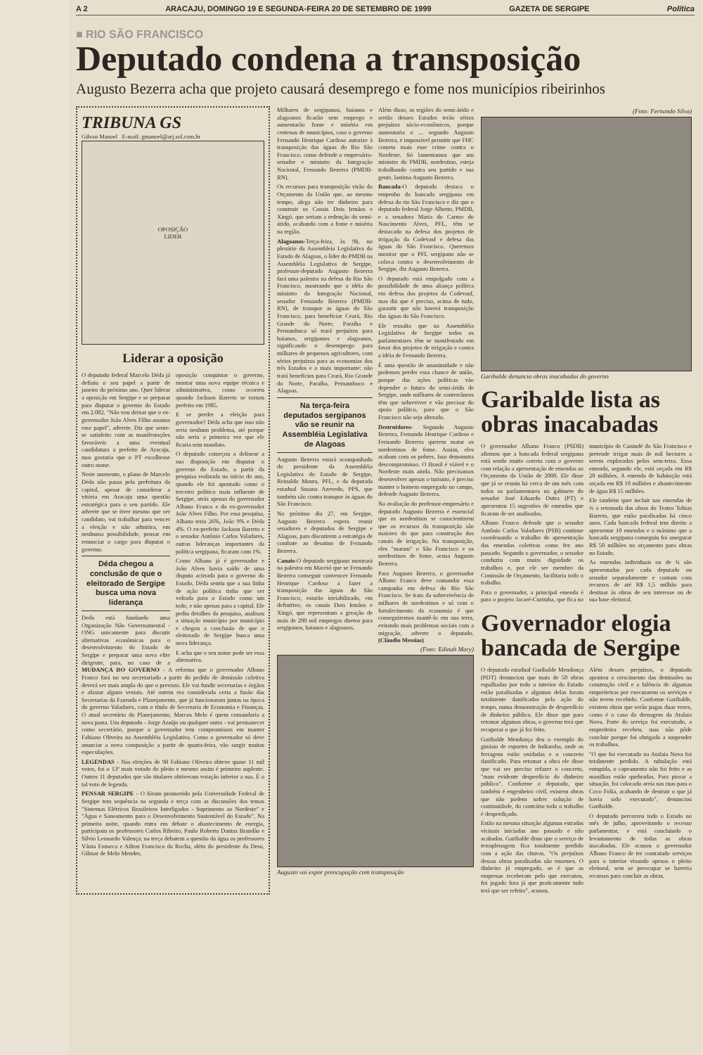A 2 ARACAJU, DOMINGO 19 E SEGUNDA-FEIRA 20 DE SETEMBRO DE 1999 GAZETA DE SERGIPE Política
■ RIO SÃO FRANCISCO
Deputado condena a transposição
Augusto Bezerra acha que projeto causará desemprego e fome nos municípios ribeirinhos
TRIBUNA GS
Gilvan Manoel E-mail: gmanoel@arj.sol.com.br
OPOSIÇÃO
LIDER
Liderar a oposição
O deputado federal Marcelo Déda já definiu o seu papel a partir de janeiro do próximo ano. Quer liderar a oposição em Sergipe e se preparar para disputar o governo do Estado em 2.002. "Não vou deixar que o ex-governador João Alves Filho assuma esse papel", adverte. Diz que sente-se satisfeito com as manifestações favoráveis a uma eventual candidatura a prefeito de Aracaju, mas gostaria que o PT escolhesse outro nome.
Neste momento, o plano de Marcelo Déda não passa pela prefeitura da capital, apesar de considerar a vitória em Aracaju uma questão estratégica para o seu partido. Ele adverte que se tiver mesmo que ser candidato, vai trabalhar para vencer a eleição e não admitira, em nenhuma possibilidade, pensar em renunciar o cargo para disputar o governo.
Déda chegou a conclusão de que o eleitorado de Sergipe busca uma nova liderança
Deda está fundando uma Organização Não Governamental - ONG unicamente para discutir alternativas econômicas para o desenvolvimento do Estado de Sergipe e preparar uma nova elite dirigente, para, no caso de a oposição conquistar o governo, montar uma nova equipe técnica e administrativa, como ocorreu quando Jackson Barreto se tornou prefeito em 1985.
E se perder a eleição para governador? Déda acha que isso não seria nenhum problema, até porque não seria a primeira vez que ele ficaria sem mandato.
O deputado começou a delinear a sua disposição em disputar o governo do Estado, a partir da pesquisa realizada no início do ano, quando ele foi apontado como o terceiro político mais influente de Sergipe, atrás apenas do governador Albano Franco e do ex-governador João Alves Filho. Por essa pesquisa, Albano teria 26%, João 9% e Déda 4%. O ex-prefeito Jackson Barreto e o senador Antônio Carlos Valadares, outras lideranças importantes da política sergipana, ficaram com 1%.
Como Albano já é governador e João Alves havia saído de uma disputa acirrada para o governo do Estado, Déda sentiu que a sua linha de ação política tinha que ser voltada para o Estado como um todo, e não apenas para a capital. Ele pediu detalhes da pesquisa, analisou a situação município por município e chegou a conclusão de que o eleitorado de Sergipe busca uma nova liderança.
E acha que o seu nome pode ser essa alternativa.
MUDANÇA DO GOVERNO - A reforma que o governador Albano Franco fará no seu secretariado a partir do pedido de demissão coletiva deverá ser mais ampla do que o previsto. Ele vai fundir secretarias e órgãos e afastar alguns vestais. Até ontem era considerada certa a fusão das Secretarias da Fazenda e Planejamento, que já funcionaram juntas na época do governo Valadares, com o título de Secretaria de Economia e Finanças. O atual secretário do Planejamento, Marcos Melo é quem comandaria a nova pasta. Um deputado - Jorge Araújo ou qualquer outro - vai permanecer como secretário, porque o governador tem compromissos em manter Fabiano Oliveira na Assembléia Legislativa. Como o governador só deve anunciar a nova composição a partir de quarta-feira, vão surgir muitas especulações.
LEGENDAS - Nas eleições de 98 Fabiano Oliveira obteve quase 11 mil votos, foi o 13º mais votado do pleito e mesmo assim é primeiro suplente. Outros 11 deputados que são titulares obtiveram votação inferior a sua. É o tal voto de legenda.
PENSAR SERGIPE - O fórum promovido pela Universidade Federal de Sergipe tem sequência na segunda e terça com as discussões dos temas "Sistemas Elétricos Brasileiros Interligados - Suprimento ao Nordeste" e "Água e Saneamento para o Desenvolvimento Sustentável do Estado". Na primeira noite, quando entra em debate o abastecimento de energia, participam os professores Carlos Ribeiro, Paulo Roberto Dantas Brandão e Silvio Leonardo Valença; na terça debatem a questão da água os professores Vânia Fonseca e Ailton Francisco da Rocha, além do presidente da Deso, Gilmar de Melo Mendes.
Milhares de sergipanos, baianos e alagoanos ficarão sem emprego e aumentarão fome e miséria em centenas de municípios, caso o governo Fernando Henrique Cardoso autorize à transposição das águas do Rio São Francisco, como defende o empresário-senador e ministro da Integração Nacional, Fernando Bezerra (PMDB-RN).
Os recursos para transposição virão do Orçamento da União que, ao mesmo tempo, alega não ter dinheiro para construir os Canais Dois Irmãos e Xingó, que seriam a redenção do semi-árido, acabando com a fome e miséria na região.
Alagoanos-Terça-feira, às 9h, no plenário da Assembleia Legislativa do Estado de Alagoas, o líder do PMDB na Assembléia Legislativa de Sergipe, professor-deputado Augusto Bezerra fará uma palestra na defesa do Rio São Francisco, mostrando que a idéia do ministro da Integração Nacional, senador Fernando Bezerra (PMDB-RN), de transpor as águas do São Francisco, para beneficiar Ceará, Rio Grande do Norte, Paraíba e Pernambuco só trará prejuízos para baianos, sergipanos e alagoanos, significando o desemprego para milhares de pequenos agricultores, com sérios prejuízos para as economias dos três Estados e o mais importante: não trará benefícios para Ceará, Rio Grande do Norte, Paraíba, Pernambuco e Alagoas.
Na terça-feira deputados sergipanos vão se reunir na Assembléia Legislativa de Alagoas
Augusto Bezerra estará acompanhado do presidente da Assembléia Legislativa do Estado de Sergipe, Reinaldo Moura, PFL, e da deputada estadual Susana Azevedo, PPS, que também são contra transpor às águas do São Francisco.
No próximo dia 27, em Sergipe, Augusto Bezerra espera reunir senadores e deputados de Sergipe e Alagoas, para discutirem a estratégia de combate ao desatino de Fernando Bezerra.
Canais-O deputado sergipano mostrará na palestra em Maceió que se Fernando Bezerra conseguir convencer Fernando Henrique Cardoso a fazer a transposição das águas do São Francisco, estarão inviabilizado, em definitivo, os canais Dois Irmãos e Xingó, que representam a geração de mais de 200 mil empregos diretos para sergipanos, baianos e alagoanos.
Além disso, as regiões do semi-árido e sertão desses Estados terão sérios prejuízos sócio-econômicos, porque aumentaria o ... segundo Augusto Bezerra, é impossível permitir que FHC cometa mais esse crime contra o Nordeste. Só lamentamos que um ministro do PMDB, nordestino, esteja trabalhando contra seu partido e sua gente, lastima Augusto Bezerra.
Bancada-O deputado destaca o empenho da bancada sergipana em defesa do rio São Francisco e diz que o deputado federal Jorge Alberto, PMDB, e a senadora Maria do Carmo do Nascimento Alves, PFL, têm se destacado na defesa dos projetos de irrigação da Codevasf e defesa das águas do São Francisco. Queremos mostrar que o PFL sergipano não se coloca contra o desenvolvimento de Sergipe, diz Augusto Bezerra.
O deputado está empolgado com a possibilidade de uma aliança política em defesa dos projetos da Codevasf, mas diz que é preciso, acima de tudo, garantir que não haverá transposição das águas do São Francisco.
Ele ressalta que na Assembléia Legislativa de Sergipe todos os parlamentares têm se manifestado em favor dos projetos de irrigação e contra a idéia de Fernando Bezerra.
É uma questão de unanimidade e não podemos perder essa chance de união, porque das ações políticas vão depender o futuro do semi-árido de Sergipe, onde milhares de conterrâneos têm que sobreviver e vão precisar do apoio político, para que o São Francisco não seja alterado.
Destruidores- Segundo Augusto Bezerra, Fernando Henrique Cardoso e Fernando Bezerra querem matar os nordestinos de fome. Assim, eles acabam com os pobres. Isso demonstra descompromisso. O Brasil é viável e o Nordeste mais ainda. Não precisamos desenvolver apenas o turismo, é preciso manter o homem empregado no campo, defende Augusto Bezerra.
Na avaliação do professor-empresário e deputado Augusto Bezerra é essencial que os nordestinos se conscientizem que os recursos da transposição são maiores do que para construção dos canais de irrigação. Na transposição, eles "matam" o São Francisco e os nordestinos de fome, acusa Augusto Bezerra.
Para Augusto Bezerra, o governador Albano Franco deve comandar essa campanha em defesa do Rio São Francisco. Se trata da sobrevivência de milhares de nordestinos e só com o fortalecimento da economia é que conseguiremos mantê-lo em sua terra, evitando mais problemas sociais com a migração, adverte o deputado. (Cláudio Messias)
(Foto: Edinah Mary)
Augusto vai expor preocupação com transposição
(Foto: Fernando Silva)
Garibalde denuncia obras inacabadas do governo
Garibalde lista as obras inacabadas
O governador Albano Franco (PSDB) afirmou que a bancada federal sergipana está sendo muito correta com o governo com relação a apresentação de emendas ao Orçamento da União de 2000. Ele disse que já se reuniu há cerca de um mês com todos os parlamentares no gabinete do senador José Eduardo Dutra (PT) e apresentou 15 sugestões de emendas que ficaram de ser analisadas.
Albano Franco defende que o senador Antônio Carlos Valadares (PSB) continue coordenando o trabalho de apresentação das emendas coletivas como fez ano passado. Segundo o governador, o senador conduziu com muita dignidade os trabalhos e, por ele ser membro da Comissão de Orçamento, facilitaria todo o trabalho.
Para o governador, a principal emenda é para o projeto Jacaré-Curituba, que fica no município de Canindé do São Francisco e pretende irrigar mais de mil hectares a serem explorados pelos sem-terra. Essa emenda, segundo ele, está orçada em R$ 20 milhões. A emenda de habitação está orçada em R$ 10 milhões e abastecimento de água R$ 15 milhões.
Ele também quer incluir nas emendas de ¾ a retomada das obras do Teatro Tobias Barreto, que estão paralisadas há cinco anos. Cada bancada federal tem direito a apresentar 10 emendas e o máximo que a bancada sergipana conseguiu foi assegurar R$ 50 milhões no orçamento para obras no Estado.
As emendas individuais ou de ¾ são apresentadas por cada deputado ou senador separadamente e contam com recursos de até R$ 1,5 milhão para destinar às obras de seu interesse ou de sua base eleitoral.
Governador elogia bancada de Sergipe
O deputado estadual Garibalde Mendonça (PDT) denunciou que mais de 50 obras espalhadas por todo o interior do Estado estão paralisadas e algumas delas foram totalmente danificadas pela ação do tempo, numa demonstração de desperdício de dinheiro público. Ele disse que para retomar algumas obras, o governo terá que recuperar o que já foi feito.
Garibalde Mendonça deu o exemplo do ginásio de esportes de Indiaroba, onde as ferragens estão oxidadas e o concreto danificado. Para retomar a obra ele disse que vai ser preciso refazer o concreto, "num evidente desperdício do dinheiro público". Conforme o deputado, que também é engenheiro civil, existem obras que não podem sofrer solução de continuidade, do contrário todo o trabalho é desperdiçado.
Estão na mesma situação algumas estradas vicinais iniciadas ano passado e não acabadas. Garibalde disse que o serviço de terraplenagem fica totalmente perdido com a ação das chuvas. "Os prejuízos dessas obras paralisadas são enormes. O dinheiro já empregado, se é que as empresas receberam pelo que executou, foi jogado fora já que praticamente tudo terá que ser refeito", acusou.
Além desses prejuízos, o deputado apontou o crescimento das demissões na construção civil e a falência de algumas empreiteiras por executarem os serviços e não terem recebido. Conforme Garibalde, existem obras que serão pagas duas vezes, como é o caso da drenagem da Atalaia Nova. Parte do serviço foi executado, a empreiteira recebeu, mas não pôde concluir porque foi obrigado a suspender os trabalhos.
"O que foi executado na Atalaia Nova foi totalmente perdido. A tubulação está entupida, o capeamento não foi feito e as manilhas estão quebradas. Para piorar a situação, foi colocado areia nas ruas para o Coco Folia, acabando de destruir o que já havia sido executado", denunciou Garibalde.
O deputado percorreu todo o Estado no mês de julho, aproveitando o recesso parlamentar, e está concluindo o levantamento de todas as obras inacabadas. Ele acusou o governador Albano Franco de ter contratado serviços para o interior visando apenas o pleito eleitoral, sem se preocupar se haveria recursos para concluir as obras.